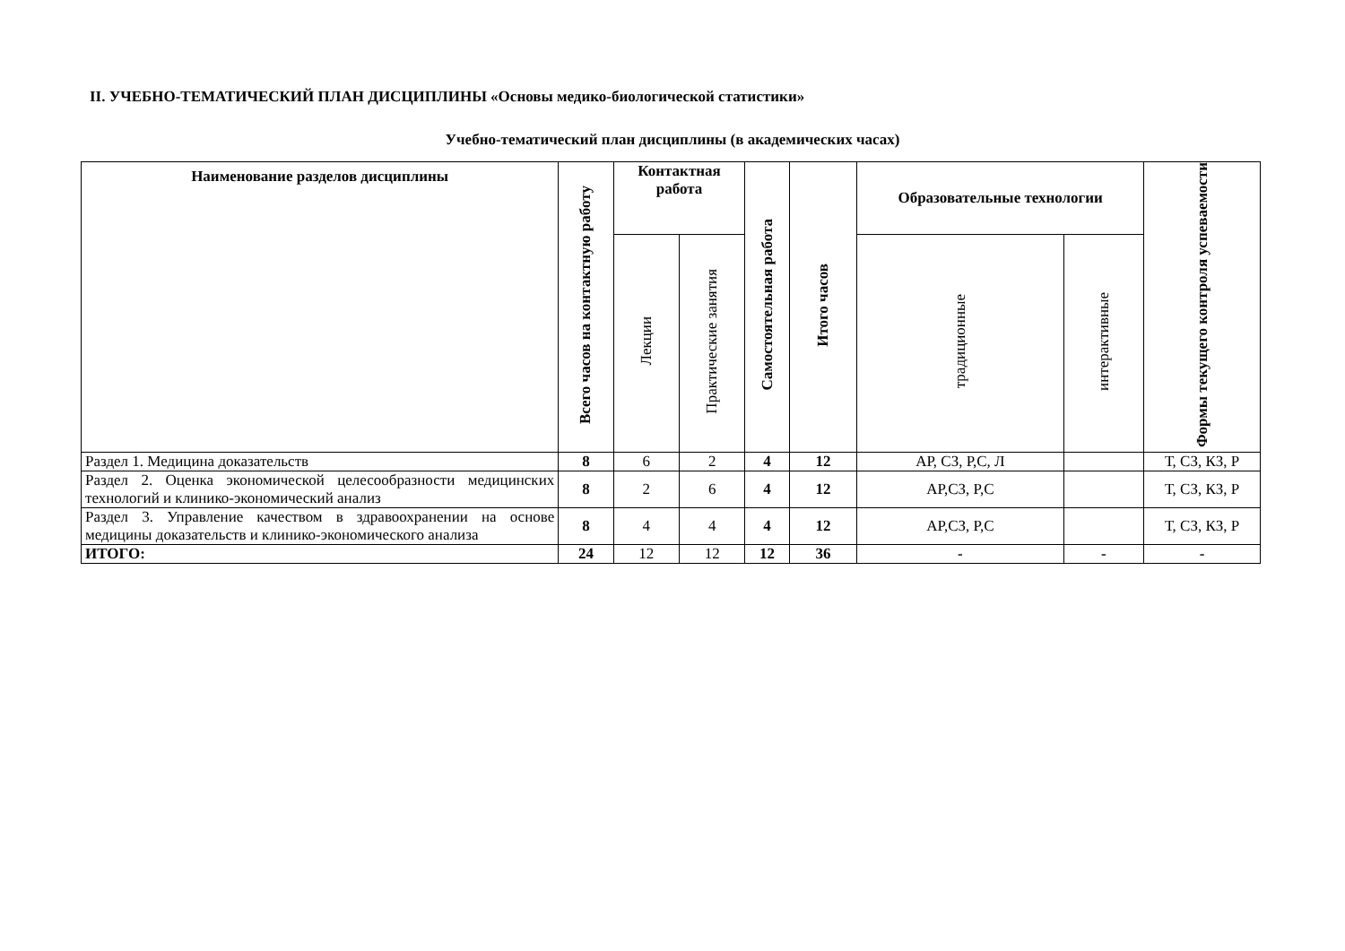II. УЧЕБНО-ТЕМАТИЧЕСКИЙ ПЛАН ДИСЦИПЛИНЫ «Основы медико-биологической статистики»
Учебно-тематический план дисциплины (в академических часах)
| Наименование разделов дисциплины | Всего часов на контактную работу | Контактная работа | | Самостоятельная работа | Итого часов | Образовательные технологии | | Формы текущего контроля успеваемости |
| --- | --- | --- | --- | --- | --- | --- | --- | --- |
| | | Лекции | Практические занятия | | | традиционные | интерактивные | |
| Раздел 1. Медицина доказательств | 8 | 6 | 2 | 4 | 12 | АР, СЗ, Р,С, Л | | Т, СЗ, КЗ, Р |
| Раздел 2. Оценка экономической целесообразности медицинских технологий и клинико-экономический анализ | 8 | 2 | 6 | 4 | 12 | АР,СЗ, Р,С | | Т, СЗ, КЗ, Р |
| Раздел 3. Управление качеством в здравоохранении на основе медицины доказательств и клинико-экономического анализа | 8 | 4 | 4 | 4 | 12 | АР,СЗ, Р,С | | Т, СЗ, КЗ, Р |
| ИТОГО: | 24 | 12 | 12 | 12 | 36 | - | - | - |